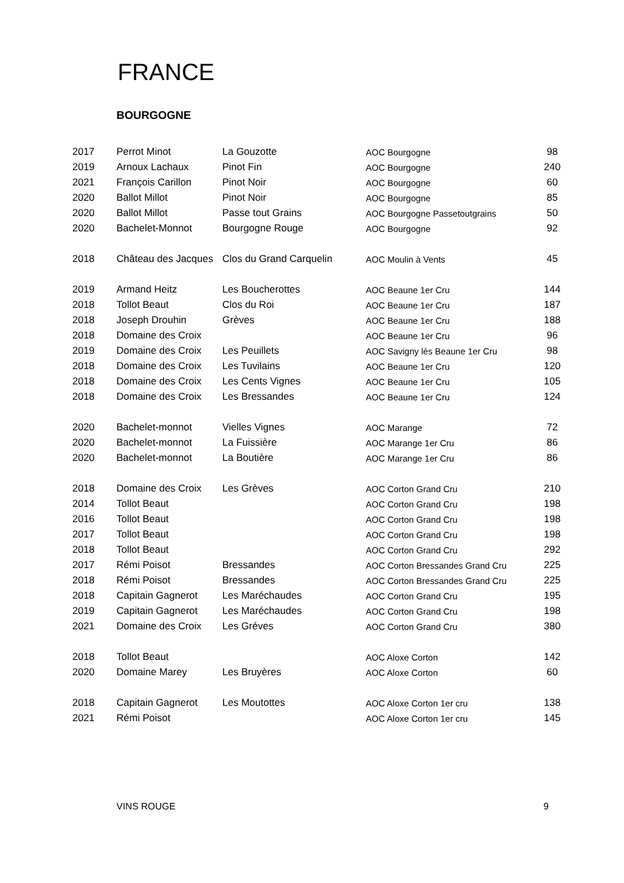FRANCE
BOURGOGNE
| 2017 | Perrot Minot | La Gouzotte | AOC Bourgogne | 98 |
| 2019 | Arnoux Lachaux | Pinot Fin | AOC Bourgogne | 240 |
| 2021 | François Carillon | Pinot Noir | AOC Bourgogne | 60 |
| 2020 | Ballot Millot | Pinot Noir | AOC Bourgogne | 85 |
| 2020 | Ballot Millot | Passe tout Grains | AOC Bourgogne Passetoutgrains | 50 |
| 2020 | Bachelet-Monnot | Bourgogne Rouge | AOC Bourgogne | 92 |
| 2018 | Château des Jacques | Clos du Grand Carquelin | AOC Moulin à Vents | 45 |
| 2019 | Armand Heitz | Les Boucherottes | AOC Beaune 1er Cru | 144 |
| 2018 | Tollot Beaut | Clos du Roi | AOC Beaune 1er Cru | 187 |
| 2018 | Joseph Drouhin | Grèves | AOC Beaune 1er Cru | 188 |
| 2018 | Domaine des Croix | | AOC Beaune 1er Cru | 96 |
| 2019 | Domaine des Croix | Les Peuillets | AOC Savigny lès Beaune 1er Cru | 98 |
| 2018 | Domaine des Croix | Les Tuvilains | AOC Beaune 1er Cru | 120 |
| 2018 | Domaine des Croix | Les Cents Vignes | AOC Beaune 1er Cru | 105 |
| 2018 | Domaine des Croix | Les Bressandes | AOC Beaune 1er Cru | 124 |
| 2020 | Bachelet-monnot | Vielles Vignes | AOC Marange | 72 |
| 2020 | Bachelet-monnot | La Fuissière | AOC Marange 1er Cru | 86 |
| 2020 | Bachelet-monnot | La Boutière | AOC Marange 1er Cru | 86 |
| 2018 | Domaine des Croix | Les Grèves | AOC Corton Grand Cru | 210 |
| 2014 | Tollot Beaut | | AOC Corton Grand Cru | 198 |
| 2016 | Tollot Beaut | | AOC Corton Grand Cru | 198 |
| 2017 | Tollot Beaut | | AOC Corton Grand Cru | 198 |
| 2018 | Tollot Beaut | | AOC Corton Grand Cru | 292 |
| 2017 | Rémi Poisot | Bressandes | AOC Corton Bressandes Grand Cru | 225 |
| 2018 | Rémi Poisot | Bressandes | AOC Corton Bressandes Grand Cru | 225 |
| 2018 | Capitain Gagnerot | Les Maréchaudes | AOC Corton Grand Cru | 195 |
| 2019 | Capitain Gagnerot | Les Maréchaudes | AOC Corton Grand Cru | 198 |
| 2021 | Domaine des Croix | Les Gréves | AOC Corton Grand Cru | 380 |
| 2018 | Tollot Beaut | | AOC Aloxe Corton | 142 |
| 2020 | Domaine Marey | Les Bruyères | AOC Aloxe Corton | 60 |
| 2018 | Capitain Gagnerot | Les Moutottes | AOC Aloxe Corton 1er cru | 138 |
| 2021 | Rémi Poisot | | AOC Aloxe Corton 1er cru | 145 |
VINS ROUGE 9